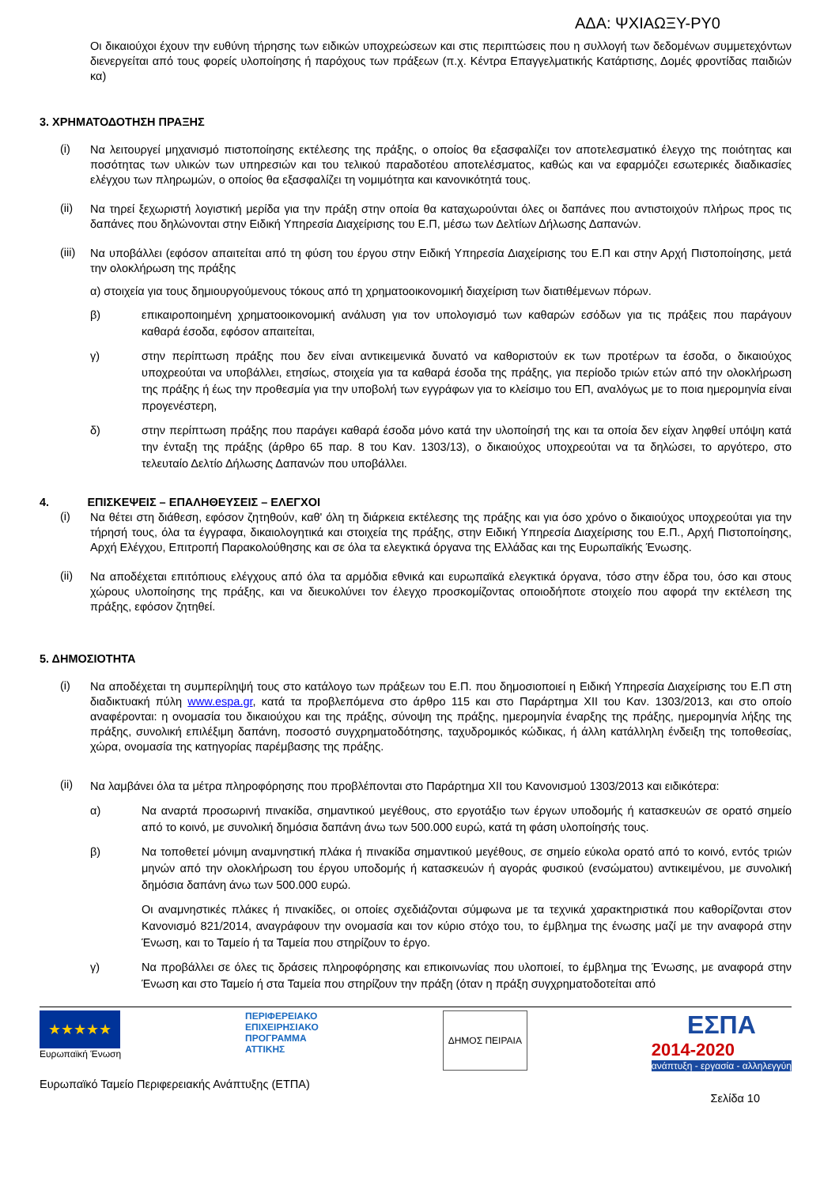ΑΔΑ: ΨΧΙΑΩΞΥ-ΡΥ0
Οι δικαιούχοι έχουν την ευθύνη τήρησης των ειδικών υποχρεώσεων και στις περιπτώσεις που η συλλογή των δεδομένων συμμετεχόντων διενεργείται από τους φορείς υλοποίησης ή παρόχους των πράξεων (π.χ. Κέντρα Επαγγελματικής Κατάρτισης, Δομές φροντίδας παιδιών κα)
3. ΧΡΗΜΑΤΟΔΟΤΗΣΗ ΠΡΑΞΗΣ
(i)
Να λειτουργεί μηχανισμό πιστοποίησης εκτέλεσης της πράξης, ο οποίος θα εξασφαλίζει τον αποτελεσματικό έλεγχο της ποιότητας και ποσότητας των υλικών των υπηρεσιών και του τελικού παραδοτέου αποτελέσματος, καθώς και να εφαρμόζει εσωτερικές διαδικασίες ελέγχου των πληρωμών, ο οποίος θα εξασφαλίζει τη νομιμότητα και κανονικότητά τους.
(ii)
Να τηρεί ξεχωριστή λογιστική μερίδα για την πράξη στην οποία θα καταχωρούνται όλες οι δαπάνες που αντιστοιχούν πλήρως προς τις δαπάνες που δηλώνονται στην Ειδική Υπηρεσία Διαχείρισης του Ε.Π, μέσω των Δελτίων Δήλωσης Δαπανών.
(iii)
Να υποβάλλει (εφόσον απαιτείται από τη φύση του έργου στην Ειδική Υπηρεσία Διαχείρισης του Ε.Π και στην Αρχή Πιστοποίησης, μετά την ολοκλήρωση της πράξης
α) στοιχεία για τους δημιουργούμενους τόκους από τη χρηματοοικονομική διαχείριση των διατιθέμενων πόρων.
β) επικαιροποιημένη χρηματοοικονομική ανάλυση για τον υπολογισμό των καθαρών εσόδων για τις πράξεις που παράγουν καθαρά έσοδα, εφόσον απαιτείται,
γ) στην περίπτωση πράξης που δεν είναι αντικειμενικά δυνατό να καθοριστούν εκ των προτέρων τα έσοδα, ο δικαιούχος υποχρεούται να υποβάλλει, ετησίως, στοιχεία για τα καθαρά έσοδα της πράξης, για περίοδο τριών ετών από την ολοκλήρωση της πράξης ή έως την προθεσμία για την υποβολή των εγγράφων για το κλείσιμο του ΕΠ, αναλόγως με το ποια ημερομηνία είναι προγενέστερη,
δ) στην περίπτωση πράξης που παράγει καθαρά έσοδα μόνο κατά την υλοποίησή της και τα οποία δεν είχαν ληφθεί υπόψη κατά την ένταξη της πράξης (άρθρο 65 παρ. 8 του Καν. 1303/13), ο δικαιούχος υποχρεούται να τα δηλώσει, το αργότερο, στο τελευταίο Δελτίο Δήλωσης Δαπανών που υποβάλλει.
4. ΕΠΙΣΚΕΨΕΙΣ – ΕΠΑΛΗΘΕΥΣΕΙΣ – ΕΛΕΓΧΟΙ
(i)
Να θέτει στη διάθεση, εφόσον ζητηθούν, καθ' όλη τη διάρκεια εκτέλεσης της πράξης και για όσο χρόνο ο δικαιούχος υποχρεούται για την τήρησή τους, όλα τα έγγραφα, δικαιολογητικά και στοιχεία της πράξης, στην Ειδική Υπηρεσία Διαχείρισης του Ε.Π., Αρχή Πιστοποίησης, Αρχή Ελέγχου, Επιτροπή Παρακολούθησης και σε όλα τα ελεγκτικά όργανα της Ελλάδας και της Ευρωπαϊκής Ένωσης.
(ii)
Να αποδέχεται επιτόπιους ελέγχους από όλα τα αρμόδια εθνικά και ευρωπαϊκά ελεγκτικά όργανα, τόσο στην έδρα του, όσο και στους χώρους υλοποίησης της πράξης, και να διευκολύνει τον έλεγχο προσκομίζοντας οποιοδήποτε στοιχείο που αφορά την εκτέλεση της πράξης, εφόσον ζητηθεί.
5. ΔΗΜΟΣΙΟΤΗΤΑ
(i)
Να αποδέχεται τη συμπερίληψή τους στο κατάλογο των πράξεων του Ε.Π. που δημοσιοποιεί η Ειδική Υπηρεσία Διαχείρισης του Ε.Π στη διαδικτυακή πύλη www.espa.gr, κατά τα προβλεπόμενα στο άρθρο 115 και στο Παράρτημα XII του Καν. 1303/2013, και στο οποίο αναφέρονται: η ονομασία του δικαιούχου και της πράξης, σύνοψη της πράξης, ημερομηνία έναρξης της πράξης, ημερομηνία λήξης της πράξης, συνολική επιλέξιμη δαπάνη, ποσοστό συγχρηματοδότησης, ταχυδρομικός κώδικας, ή άλλη κατάλληλη ένδειξη της τοποθεσίας, χώρα, ονομασία της κατηγορίας παρέμβασης της πράξης.
(ii)
Να λαμβάνει όλα τα μέτρα πληροφόρησης που προβλέπονται στο Παράρτημα XII του Κανονισμού 1303/2013 και ειδικότερα:
α) Να αναρτά προσωρινή πινακίδα, σημαντικού μεγέθους, στο εργοτάξιο των έργων υποδομής ή κατασκευών σε ορατό σημείο από το κοινό, με συνολική δημόσια δαπάνη άνω των 500.000 ευρώ, κατά τη φάση υλοποίησής τους.
β) Να τοποθετεί μόνιμη αναμνηστική πλάκα ή πινακίδα σημαντικού μεγέθους, σε σημείο εύκολα ορατό από το κοινό, εντός τριών μηνών από την ολοκλήρωση του έργου υποδομής ή κατασκευών ή αγοράς φυσικού (ενσώματου) αντικειμένου, με συνολική δημόσια δαπάνη άνω των 500.000 ευρώ.
Οι αναμνηστικές πλάκες ή πινακίδες, οι οποίες σχεδιάζονται σύμφωνα με τα τεχνικά χαρακτηριστικά που καθορίζονται στον Κανονισμό 821/2014, αναγράφουν την ονομασία και τον κύριο στόχο του, το έμβλημα της ένωσης μαζί με την αναφορά στην Ένωση, και το Ταμείο ή τα Ταμεία που στηρίζουν το έργο.
γ) Να προβάλλει σε όλες τις δράσεις πληροφόρησης και επικοινωνίας που υλοποιεί, το έμβλημα της Ένωσης, με αναφορά στην Ένωση και στο Ταμείο ή στα Ταμεία που στηρίζουν την πράξη (όταν η πράξη συγχρηματοδοτείται από
★★★★★
Ευρωπαϊκή Ένωση
ΠΕΡΙΦΕΡΕΙΑΚΟ
ΕΠΙΧΕΙΡΗΣΙΑΚΟ
ΠΡΟΓΡΑΜΜΑ
ΑΤΤΙΚΗΣ
ΔΗΜΟΣ ΠΕΙΡΑΙΑ
ΕΣΠΑ
2014-2020
ανάπτυξη - εργασία - αλληλεγγύη
Ευρωπαϊκό Ταμείο Περιφερειακής Ανάπτυξης (ΕΤΠΑ) Σελίδα 10